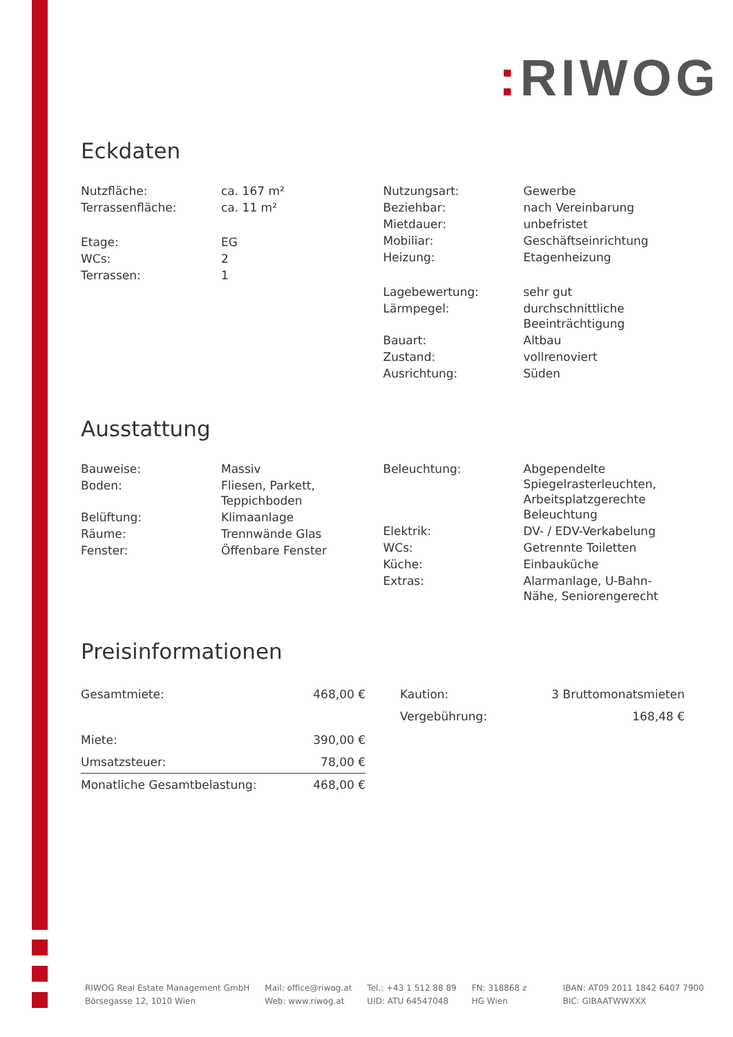: RIWOG
Eckdaten
| Nutzfläche: | ca. 167 m² |
| Terrassenfläche: | ca. 11 m² |
| Etage: | EG |
| WCs: | 2 |
| Terrassen: | 1 |
| Nutzungsart: | Gewerbe |
| Beziehbar: | nach Vereinbarung |
| Mietdauer: | unbefristet |
| Mobiliar: | Geschäftseinrichtung |
| Heizung: | Etagenheizung |
| Lagebewertung: | sehr gut |
| Lärmpegel: | durchschnittliche Beeinträchtigung |
| Bauart: | Altbau |
| Zustand: | vollrenoviert |
| Ausrichtung: | Süden |
Ausstattung
| Bauweise: | Massiv |
| Boden: | Fliesen, Parkett, Teppichboden |
| Belüftung: | Klimaanlage |
| Räume: | Trennwände Glas |
| Fenster: | Öffenbare Fenster |
| Beleuchtung: | Abgependelte Spiegelrasterleuchten, Arbeitsplatzgerechte Beleuchtung |
| Elektrik: | DV- / EDV-Verkabelung |
| WCs: | Getrennte Toiletten |
| Küche: | Einbauküche |
| Extras: | Alarmanlage, U-Bahn- Nähe, Seniorengerecht |
Preisinformationen
| Gesamtmiete: | 468,00 € |
| Miete: | 390,00 € |
| Umsatzsteuer: | 78,00 € |
| Monatliche Gesamtbelastung: | 468,00 € |
| Kaution: | 3 Bruttomonatsmieten |
| Vergebührung: | 168,48 € |
RIWOG Real Estate Management GmbH
Börsegasse 12, 1010 Wien
Mail: office@riwog.at
Web: www.riwog.at
Tel.: +43 1 512 88 89
UID: ATU 64547048
FN: 318868 z
HG Wien
IBAN: AT09 2011 1842 6407 7900
BIC: GIBAATWWXXX